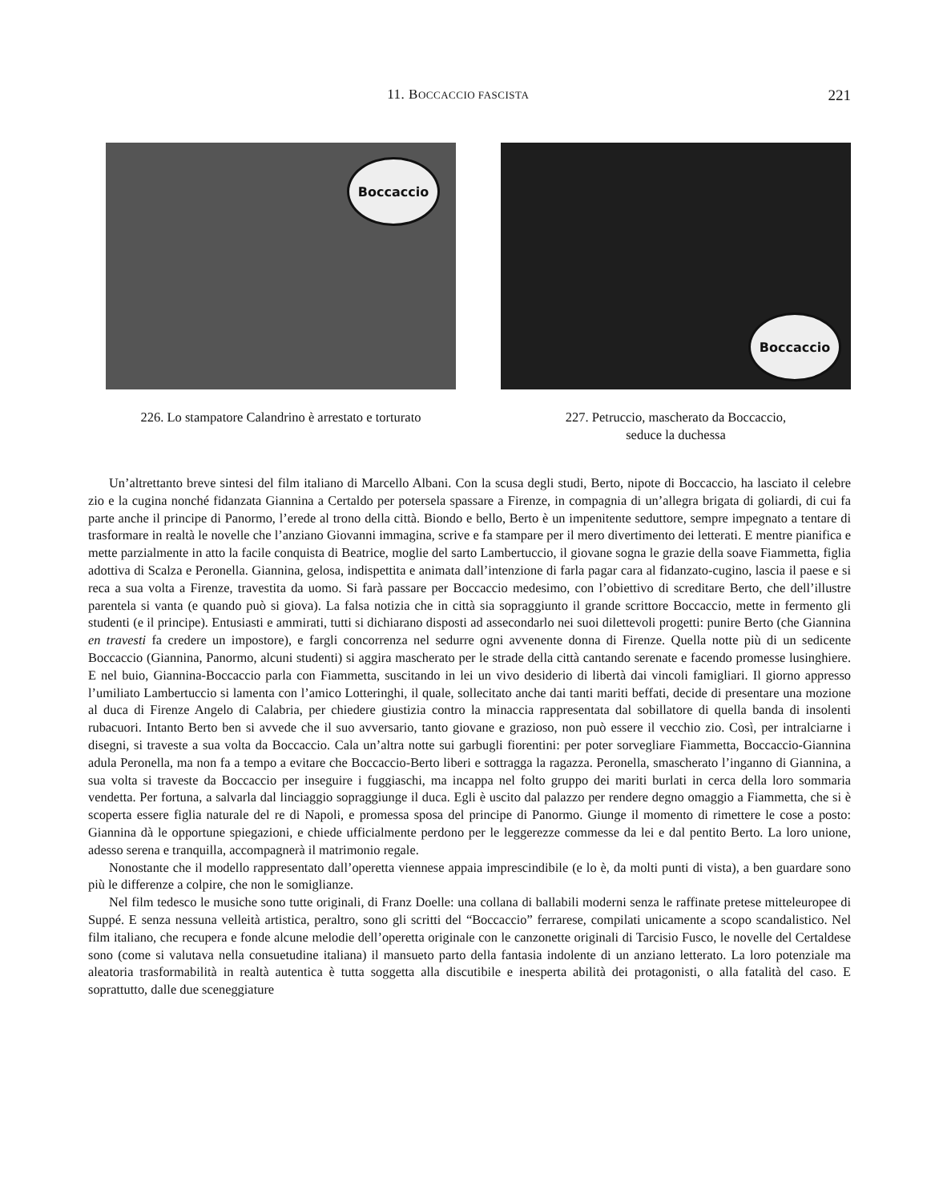11. BOCCACCIO FASCISTA 221
Boccaccio
226. Lo stampatore Calandrino è arrestato e torturato
Boccaccio
227. Petruccio, mascherato da Boccaccio,
seduce la duchessa
Un’altrettanto breve sintesi del film italiano di Marcello Albani. Con la scusa degli studi, Berto, nipote di Boccaccio, ha lasciato il celebre zio e la cugina nonché fidanzata Giannina a Certaldo per potersela spassare a Firenze, in compagnia di un’allegra brigata di goliardi, di cui fa parte anche il principe di Panormo, l’erede al trono della città. Biondo e bello, Berto è un impenitente seduttore, sempre impegnato a tentare di trasformare in realtà le novelle che l’anziano Giovanni immagina, scrive e fa stampare per il mero divertimento dei letterati. E mentre pianifica e mette parzialmente in atto la facile conquista di Beatrice, moglie del sarto Lambertuccio, il giovane sogna le grazie della soave Fiammetta, figlia adottiva di Scalza e Peronella. Giannina, gelosa, indispettita e animata dall’intenzione di farla pagar cara al fidanzato-cugino, lascia il paese e si reca a sua volta a Firenze, travestita da uomo. Si farà passare per Boccaccio medesimo, con l’obiettivo di screditare Berto, che dell’illustre parentela si vanta (e quando può si giova). La falsa notizia che in città sia sopraggiunto il grande scrittore Boccaccio, mette in fermento gli studenti (e il principe). Entusiasti e ammirati, tutti si dichiarano disposti ad assecondarlo nei suoi dilettevoli progetti: punire Berto (che Giannina en travesti fa credere un impostore), e fargli concorrenza nel sedurre ogni avvenente donna di Firenze. Quella notte più di un sedicente Boccaccio (Giannina, Panormo, alcuni studenti) si aggira mascherato per le strade della città cantando serenate e facendo promesse lusinghiere. E nel buio, Giannina-Boccaccio parla con Fiammetta, suscitando in lei un vivo desiderio di libertà dai vincoli famigliari. Il giorno appresso l’umiliato Lambertuccio si lamenta con l’amico Lotteringhi, il quale, sollecitato anche dai tanti mariti beffati, decide di presentare una mozione al duca di Firenze Angelo di Calabria, per chiedere giustizia contro la minaccia rappresentata dal sobillatore di quella banda di insolenti rubacuori. Intanto Berto ben si avvede che il suo avversario, tanto giovane e grazioso, non può essere il vecchio zio. Così, per intralciarne i disegni, si traveste a sua volta da Boccaccio. Cala un’altra notte sui garbugli fiorentini: per poter sorvegliare Fiammetta, Boccaccio-Giannina adula Peronella, ma non fa a tempo a evitare che Boccaccio-Berto liberi e sottragga la ragazza. Peronella, smascherato l’inganno di Giannina, a sua volta si traveste da Boccaccio per inseguire i fuggiaschi, ma incappa nel folto gruppo dei mariti burlati in cerca della loro sommaria vendetta. Per fortuna, a salvarla dal linciaggio sopraggiunge il duca. Egli è uscito dal palazzo per rendere degno omaggio a Fiammetta, che si è scoperta essere figlia naturale del re di Napoli, e promessa sposa del principe di Panormo. Giunge il momento di rimettere le cose a posto: Giannina dà le opportune spiegazioni, e chiede ufficialmente perdono per le leggerezze commesse da lei e dal pentito Berto. La loro unione, adesso serena e tranquilla, accompagnerà il matrimonio regale.
Nonostante che il modello rappresentato dall’operetta viennese appaia imprescindibile (e lo è, da molti punti di vista), a ben guardare sono più le differenze a colpire, che non le somiglianze.
Nel film tedesco le musiche sono tutte originali, di Franz Doelle: una collana di ballabili moderni senza le raffinate pretese mitteleuropee di Suppé. E senza nessuna velleità artistica, peraltro, sono gli scritti del “Boccaccio” ferrarese, compilati unicamente a scopo scandalistico. Nel film italiano, che recupera e fonde alcune melodie dell’operetta originale con le canzonette originali di Tarcisio Fusco, le novelle del Certaldese sono (come si valutava nella consuetudine italiana) il mansueto parto della fantasia indolente di un anziano letterato. La loro potenziale ma aleatoria trasformabilità in realtà autentica è tutta soggetta alla discutibile e inesperta abilità dei protagonisti, o alla fatalità del caso. E soprattutto, dalle due sceneggiature